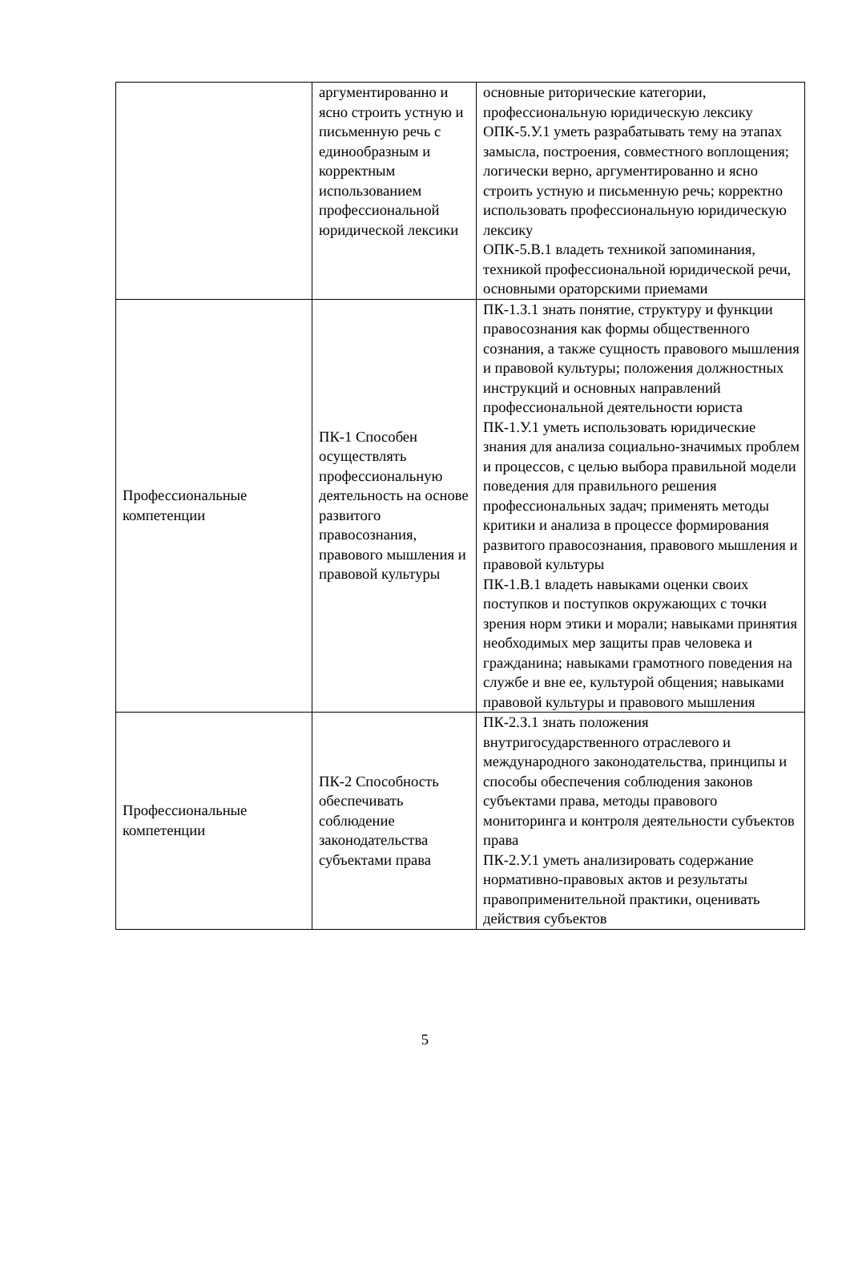| | аргументированно и ясно строить устную и письменную речь с единообразным и корректным использованием профессиональной юридической лексики | основные риторические категории, профессиональную юридическую лексику ОПК-5.У.1 уметь разрабатывать тему на этапах замысла, построения, совместного воплощения; логически верно, аргументированно и ясно строить устную и письменную речь; корректно использовать профессиональную юридическую лексику ОПК-5.В.1 владеть техникой запоминания, техникой профессиональной юридической речи, основными ораторскими приемами |
| Профессиональные компетенции | ПК-1 Способен осуществлять профессиональную деятельность на основе развитого правосознания, правового мышления и правовой культуры | ПК-1.З.1 знать понятие, структуру и функции правосознания как формы общественного сознания, а также сущность правового мышления и правовой культуры; положения должностных инструкций и основных направлений профессиональной деятельности юриста ПК-1.У.1 уметь использовать юридические знания для анализа социально-значимых проблем и процессов, с целью выбора правильной модели поведения для правильного решения профессиональных задач; применять методы критики и анализа в процессе формирования развитого правосознания, правового мышления и правовой культуры ПК-1.В.1 владеть навыками оценки своих поступков и поступков окружающих с точки зрения норм этики и морали; навыками принятия необходимых мер защиты прав человека и гражданина; навыками грамотного поведения на службе и вне ее, культурой общения; навыками правовой культуры и правового мышления |
| Профессиональные компетенции | ПК-2 Способность обеспечивать соблюдение законодательства субъектами права | ПК-2.З.1 знать положения внутригосударственного отраслевого и международного законодательства, принципы и способы обеспечения соблюдения законов субъектами права, методы правового мониторинга и контроля деятельности субъектов права ПК-2.У.1 уметь анализировать содержание нормативно-правовых актов и результаты правоприменительной практики, оценивать действия субъектов |
5